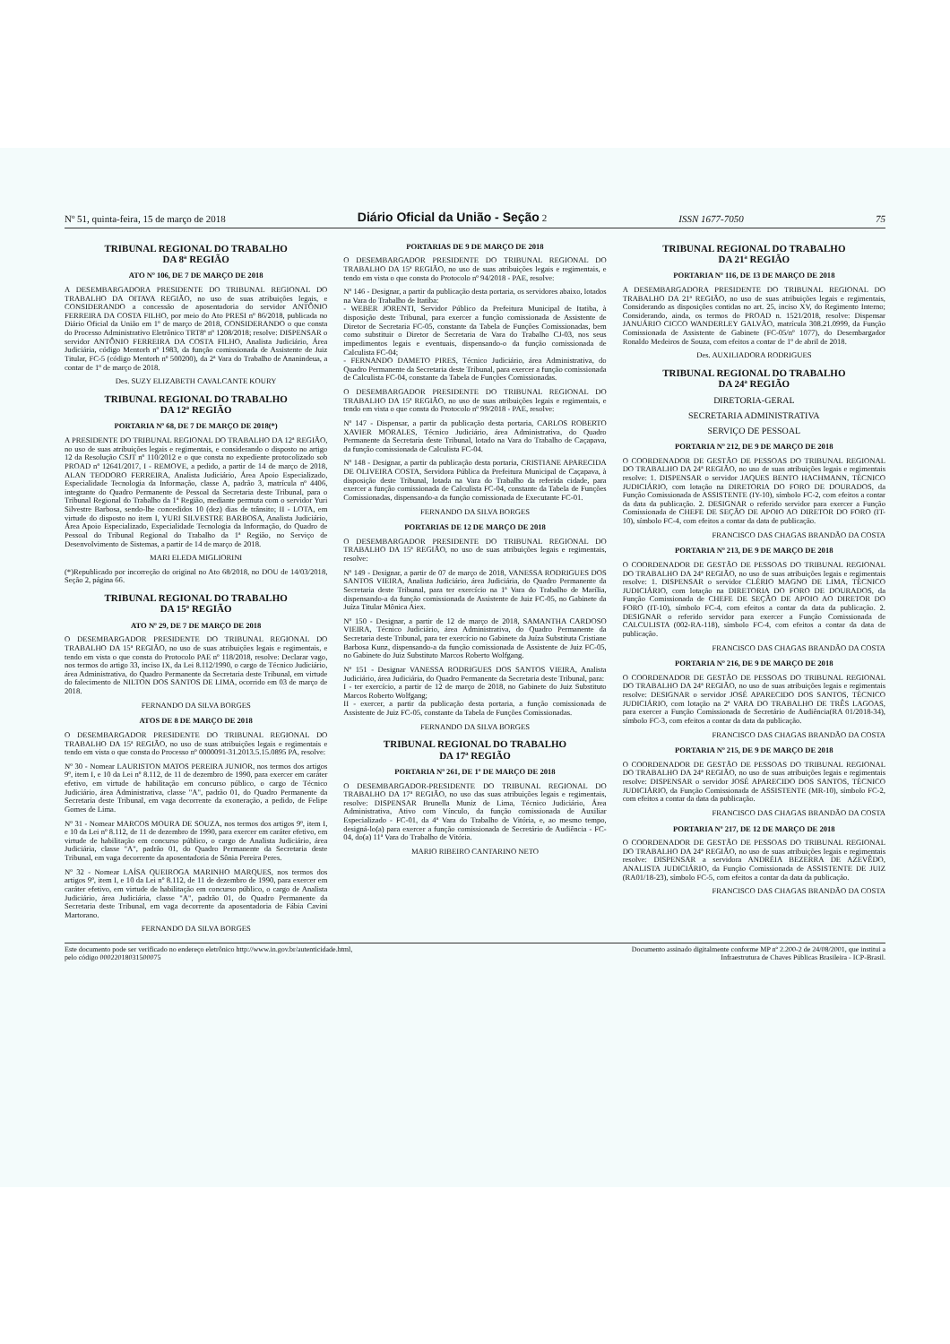Nº 51, quinta-feira, 15 de março de 2018 Diário Oficial da União - Seção 2 ISSN 1677-7050 75
TRIBUNAL REGIONAL DO TRABALHO
DA 8ª REGIÃO
ATO Nº 106, DE 7 DE MARÇO DE 2018
A DESEMBARGADORA PRESIDENTE DO TRIBUNAL REGIONAL DO TRABALHO DA OITAVA REGIÃO, no uso de suas atribuições legais, e CONSIDERANDO a concessão de aposentadoria do servidor ANTÔNIO FERREIRA DA COSTA FILHO, por meio do Ato PRESI nº 86/2018, publicada no Diário Oficial da União em 1º de março de 2018, CONSIDERANDO o que consta do Processo Administrativo Eletrônico TRT8ª nº 1208/2018; resolve: DISPENSAR o servidor ANTÔNIO FERREIRA DA COSTA FILHO, Analista Judiciário, Área Judiciária, código Mentorh nº 1983, da função comissionada de Assistente de Juiz Titular, FC-5 (código Mentorh nº 500200), da 2ª Vara do Trabalho de Ananindeua, a contar de 1º de março de 2018.
Des. SUZY ELIZABETH CAVALCANTE KOURY
TRIBUNAL REGIONAL DO TRABALHO
DA 12ª REGIÃO
PORTARIA Nº 68, DE 7 DE MARÇO DE 2018(*)
A PRESIDENTE DO TRIBUNAL REGIONAL DO TRABALHO DA 12ª REGIÃO, no uso de suas atribuições legais e regimentais, e considerando o disposto no artigo 12 da Resolução CSJT nº 110/2012 e o que consta no expediente protocolizado sob PROAD nº 12641/2017, I - REMOVE, a pedido, a partir de 14 de março de 2018, ALAN TEODORO FERREIRA, Analista Judiciário, Área Apoio Especializado, Especialidade Tecnologia da Informação, classe A, padrão 3, matrícula nº 4406, integrante do Quadro Permanente de Pessoal da Secretaria deste Tribunal, para o Tribunal Regional do Trabalho da 1ª Região, mediante permuta com o servidor Yuri Silvestre Barbosa, sendo-lhe concedidos 10 (dez) dias de trânsito; II - LOTA, em virtude do disposto no item I, YURI SILVESTRE BARBOSA, Analista Judiciário, Área Apoio Especializado, Especialidade Tecnologia da Informação, do Quadro de Pessoal do Tribunal Regional do Trabalho da 1ª Região, no Serviço de Desenvolvimento de Sistemas, a partir de 14 de março de 2018.
MARI ELEDA MIGLIORINI
(*)Republicado por incorreção do original no Ato 68/2018, no DOU de 14/03/2018, Seção 2, página 66.
TRIBUNAL REGIONAL DO TRABALHO
DA 15ª REGIÃO
ATO Nº 29, DE 7 DE MARÇO DE 2018
O DESEMBARGADOR PRESIDENTE DO TRIBUNAL REGIONAL DO TRABALHO DA 15ª REGIÃO, no uso de suas atribuições legais e regimentais, e tendo em vista o que consta do Protocolo PAE nº 118/2018, resolve: Declarar vago, nos termos do artigo 33, inciso IX, da Lei 8.112/1990, o cargo de Técnico Judiciário, área Administrativa, do Quadro Permanente da Secretaria deste Tribunal, em virtude do falecimento de NILTON DOS SANTOS DE LIMA, ocorrido em 03 de março de 2018.
FERNANDO DA SILVA BORGES
ATOS DE 8 DE MARÇO DE 2018
O DESEMBARGADOR PRESIDENTE DO TRIBUNAL REGIONAL DO TRABALHO DA 15ª REGIÃO, no uso de suas atribuições legais e regimentais e tendo em vista o que consta do Processo nº 0000091-31.2013.5.15.0895 PA, resolve:
Nº 30 - Nomear LAURISTON MATOS PEREIRA JUNIOR, nos termos dos artigos 9º, item I, e 10 da Lei nº 8.112, de 11 de dezembro de 1990, para exercer em caráter efetivo, em virtude de habilitação em concurso público, o cargo de Técnico Judiciário, área Administrativa, classe "A", padrão 01, do Quadro Permanente da Secretaria deste Tribunal, em vaga decorrente da exoneração, a pedido, de Felipe Gomes de Lima.
Nº 31 - Nomear MARCOS MOURA DE SOUZA, nos termos dos artigos 9º, item I, e 10 da Lei nº 8.112, de 11 de dezembro de 1990, para exercer em caráter efetivo, em virtude de habilitação em concurso público, o cargo de Analista Judiciário, área Judiciária, classe "A", padrão 01, do Quadro Permanente da Secretaria deste Tribunal, em vaga decorrente da aposentadoria de Sônia Pereira Peres.
Nº 32 - Nomear LAÍSA QUEIROGA MARINHO MARQUES, nos termos dos artigos 9º, item I, e 10 da Lei nº 8.112, de 11 de dezembro de 1990, para exercer em caráter efetivo, em virtude de habilitação em concurso público, o cargo de Analista Judiciário, área Judiciária, classe "A", padrão 01, do Quadro Permanente da Secretaria deste Tribunal, em vaga decorrente da aposentadoria de Fábia Cavini Martorano.
FERNANDO DA SILVA BORGES
PORTARIAS DE 9 DE MARÇO DE 2018
O DESEMBARGADOR PRESIDENTE DO TRIBUNAL REGIONAL DO TRABALHO DA 15ª REGIÃO, no uso de suas atribuições legais e regimentais, e tendo em vista o que consta do Protocolo nº 94/2018 - PAE, resolve:
Nº 146 - Designar, a partir da publicação desta portaria, os servidores abaixo, lotados na Vara do Trabalho de Itatiba:
- WEBER JORENTI, Servidor Público da Prefeitura Municipal de Itatiba, à disposição deste Tribunal, para exercer a função comissionada de Assistente de Diretor de Secretaria FC-05, constante da Tabela de Funções Comissionadas, bem como substituir o Diretor de Secretaria de Vara do Trabalho CJ-03, nos seus impedimentos legais e eventuais, dispensando-o da função comissionada de Calculista FC-04;
- FERNANDO DAMETO PIRES, Técnico Judiciário, área Administrativa, do Quadro Permanente da Secretaria deste Tribunal, para exercer a função comissionada de Calculista FC-04, constante da Tabela de Funções Comissionadas.
O DESEMBARGADOR PRESIDENTE DO TRIBUNAL REGIONAL DO TRABALHO DA 15ª REGIÃO, no uso de suas atribuições legais e regimentais, e tendo em vista o que consta do Protocolo nº 99/2018 - PAE, resolve:
Nº 147 - Dispensar, a partir da publicação desta portaria, CARLOS ROBERTO XAVIER MORALES, Técnico Judiciário, área Administrativa, do Quadro Permanente da Secretaria deste Tribunal, lotado na Vara do Trabalho de Caçapava, da função comissionada de Calculista FC-04.
Nº 148 - Designar, a partir da publicação desta portaria, CRISTIANE APARECIDA DE OLIVEIRA COSTA, Servidora Pública da Prefeitura Municipal de Caçapava, à disposição deste Tribunal, lotada na Vara do Trabalho da referida cidade, para exercer a função comissionada de Calculista FC-04, constante da Tabela de Funções Comissionadas, dispensando-a da função comissionada de Executante FC-01.
FERNANDO DA SILVA BORGES
PORTARIAS DE 12 DE MARÇO DE 2018
O DESEMBARGADOR PRESIDENTE DO TRIBUNAL REGIONAL DO TRABALHO DA 15ª REGIÃO, no uso de suas atribuições legais e regimentais, resolve:
Nº 149 - Designar, a partir de 07 de março de 2018, VANESSA RODRIGUES DOS SANTOS VIEIRA, Analista Judiciário, área Judiciária, do Quadro Permanente da Secretaria deste Tribunal, para ter exercício na 1ª Vara do Trabalho de Marília, dispensando-a da função comissionada de Assistente de Juiz FC-05, no Gabinete da Juíza Titular Mônica Aiex.
Nº 150 - Designar, a partir de 12 de março de 2018, SAMANTHA CARDOSO VIEIRA, Técnico Judiciário, área Administrativa, do Quadro Permanente da Secretaria deste Tribunal, para ter exercício no Gabinete da Juíza Substituta Cristiane Barbosa Kunz, dispensando-a da função comissionada de Assistente de Juiz FC-05, no Gabinete do Juiz Substituto Marcos Roberto Wolfgang.
Nº 151 - Designar VANESSA RODRIGUES DOS SANTOS VIEIRA, Analista Judiciário, área Judiciária, do Quadro Permanente da Secretaria deste Tribunal, para:
I - ter exercício, a partir de 12 de março de 2018, no Gabinete do Juiz Substituto Marcos Roberto Wolfgang;
II - exercer, a partir da publicação desta portaria, a função comissionada de Assistente de Juiz FC-05, constante da Tabela de Funções Comissionadas.
FERNANDO DA SILVA BORGES
TRIBUNAL REGIONAL DO TRABALHO
DA 17ª REGIÃO
PORTARIA Nº 261, DE 1º DE MARÇO DE 2018
O DESEMBARGADOR-PRESIDENTE DO TRIBUNAL REGIONAL DO TRABALHO DA 17ª REGIÃO, no uso das suas atribuições legais e regimentais, resolve: DISPENSAR Brunella Muniz de Lima, Técnico Judiciário, Área Administrativa, Ativo com Vínculo, da função comissionada de Auxiliar Especializado - FC-01, da 4ª Vara do Trabalho de Vitória, e, ao mesmo tempo, designá-lo(a) para exercer a função comissionada de Secretário de Audiência - FC-04, do(a) 11ª Vara do Trabalho de Vitória.
MARIO RIBEIRO CANTARINO NETO
TRIBUNAL REGIONAL DO TRABALHO
DA 21ª REGIÃO
PORTARIA Nº 116, DE 13 DE MARÇO DE 2018
A DESEMBARGADORA PRESIDENTE DO TRIBUNAL REGIONAL DO TRABALHO DA 21ª REGIÃO, no uso de suas atribuições legais e regimentais, Considerando as disposições contidas no art. 25, inciso XV, do Regimento Interno; Considerando, ainda, os termos do PROAD n. 1521/2018, resolve: Dispensar JANUÁRIO CICCO WANDERLEY GALVÃO, matrícula 308.21.0999, da Função Comissionada de Assistente de Gabinete (FC-05/nº 1077), do Desembargador Ronaldo Medeiros de Souza, com efeitos a contar de 1º de abril de 2018.
Des. AUXILIADORA RODRIGUES
TRIBUNAL REGIONAL DO TRABALHO
DA 24ª REGIÃO
DIRETORIA-GERAL
SECRETARIA ADMINISTRATIVA
SERVIÇO DE PESSOAL
PORTARIA Nº 212, DE 9 DE MARÇO DE 2018
O COORDENADOR DE GESTÃO DE PESSOAS DO TRIBUNAL REGIONAL DO TRABALHO DA 24ª REGIÃO, no uso de suas atribuições legais e regimentais resolve: 1. DISPENSAR o servidor JAQUES BENTO HACHMANN, TÉCNICO JUDICIÁRIO, com lotação na DIRETORIA DO FORO DE DOURADOS, da Função Comissionada de ASSISTENTE (IY-10), símbolo FC-2, com efeitos a contar da data da publicação. 2. DESIGNAR o referido servidor para exercer a Função Comissionada de CHEFE DE SEÇÃO DE APOIO AO DIRETOR DO FORO (IT-10), símbolo FC-4, com efeitos a contar da data de publicação.
FRANCISCO DAS CHAGAS BRANDÃO DA COSTA
PORTARIA Nº 213, DE 9 DE MARÇO DE 2018
O COORDENADOR DE GESTÃO DE PESSOAS DO TRIBUNAL REGIONAL DO TRABALHO DA 24ª REGIÃO, no uso de suas atribuições legais e regimentais resolve: 1. DISPENSAR o servidor CLÉRIO MAGNO DE LIMA, TÉCNICO JUDICIÁRIO, com lotação na DIRETORIA DO FORO DE DOURADOS, da Função Comissionada de CHEFE DE SEÇÃO DE APOIO AO DIRETOR DO FORO (IT-10), símbolo FC-4, com efeitos a contar da data da publicação. 2. DESIGNAR o referido servidor para exercer a Função Comissionada de CALCULISTA (002-RA-118), símbolo FC-4, com efeitos a contar da data de publicação.
FRANCISCO DAS CHAGAS BRANDÃO DA COSTA
PORTARIA Nº 216, DE 9 DE MARÇO DE 2018
O COORDENADOR DE GESTÃO DE PESSOAS DO TRIBUNAL REGIONAL DO TRABALHO DA 24ª REGIÃO, no uso de suas atribuições legais e regimentais resolve: DESIGNAR o servidor JOSÉ APARECIDO DOS SANTOS, TÉCNICO JUDICIÁRIO, com lotação na 2ª VARA DO TRABALHO DE TRÊS LAGOAS, para exercer a Função Comissionada de Secretário de Audiência(RA 01/2018-34), símbolo FC-3, com efeitos a contar da data da publicação.
FRANCISCO DAS CHAGAS BRANDÃO DA COSTA
PORTARIA Nº 215, DE 9 DE MARÇO DE 2018
O COORDENADOR DE GESTÃO DE PESSOAS DO TRIBUNAL REGIONAL DO TRABALHO DA 24ª REGIÃO, no uso de suas atribuições legais e regimentais resolve: DISPENSAR o servidor JOSÉ APARECIDO DOS SANTOS, TÉCNICO JUDICIÁRIO, da Função Comissionada de ASSISTENTE (MR-10), símbolo FC-2, com efeitos a contar da data da publicação.
FRANCISCO DAS CHAGAS BRANDÃO DA COSTA
PORTARIA Nº 217, DE 12 DE MARÇO DE 2018
O COORDENADOR DE GESTÃO DE PESSOAS DO TRIBUNAL REGIONAL DO TRABALHO DA 24ª REGIÃO, no uso de suas atribuições legais e regimentais resolve: DISPENSAR a servidora ANDRÉIA BEZERRA DE AZEVÊDO, ANALISTA JUDICIÁRIO, da Função Comissionada de ASSISTENTE DE JUIZ (RA01/18-23), símbolo FC-5, com efeitos a contar da data da publicação.
FRANCISCO DAS CHAGAS BRANDÃO DA COSTA
Este documento pode ser verificado no endereço eletrônico http://www.in.gov.br/autenticidade.html,
pelo código 00022018031500075 Documento assinado digitalmente conforme MP nº 2.200-2 de 24/08/2001, que institui a
Infraestrutura de Chaves Públicas Brasileira - ICP-Brasil.